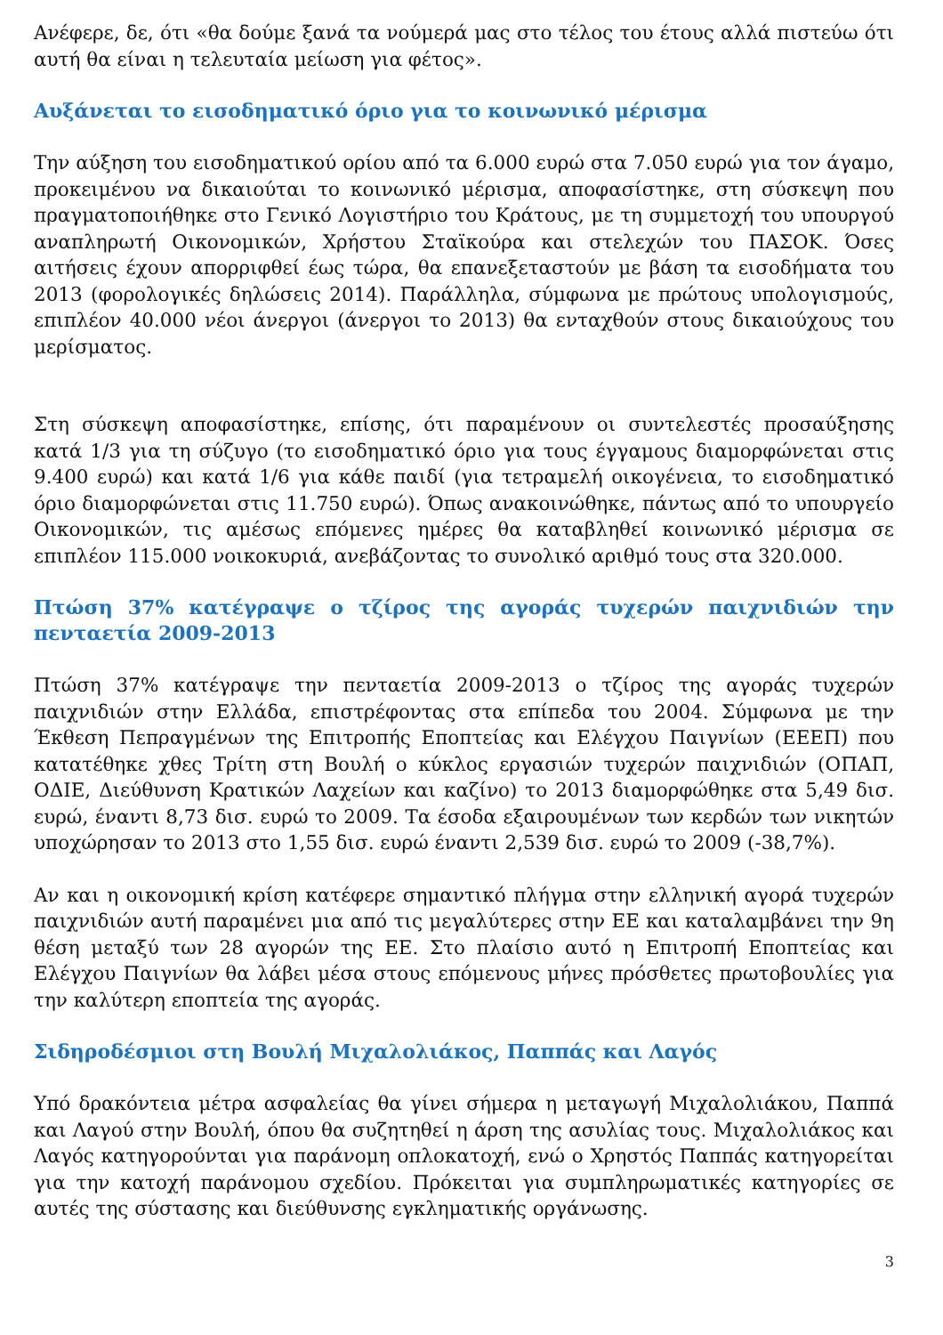Ανέφερε, δε, ότι «θα δούμε ξανά τα νούμερά μας στο τέλος του έτους αλλά πιστεύω ότι αυτή θα είναι η τελευταία μείωση για φέτος».
Αυξάνεται το εισοδηματικό όριο για το κοινωνικό μέρισμα
Την αύξηση του εισοδηματικού ορίου από τα 6.000 ευρώ στα 7.050 ευρώ για τον άγαμο, προκειμένου να δικαιούται το κοινωνικό μέρισμα, αποφασίστηκε, στη σύσκεψη που πραγματοποιήθηκε στο Γενικό Λογιστήριο του Κράτους, με τη συμμετοχή του υπουργού αναπληρωτή Οικονομικών, Χρήστου Σταϊκούρα και στελεχών του ΠΑΣΟΚ. Όσες αιτήσεις έχουν απορριφθεί έως τώρα, θα επανεξεταστούν με βάση τα εισοδήματα του 2013 (φορολογικές δηλώσεις 2014). Παράλληλα, σύμφωνα με πρώτους υπολογισμούς, επιπλέον 40.000 νέοι άνεργοι (άνεργοι το 2013) θα ενταχθούν στους δικαιούχους του μερίσματος.
Στη σύσκεψη αποφασίστηκε, επίσης, ότι παραμένουν οι συντελεστές προσαύξησης κατά 1/3 για τη σύζυγο (το εισοδηματικό όριο για τους έγγαμους διαμορφώνεται στις 9.400 ευρώ) και κατά 1/6 για κάθε παιδί (για τετραμελή οικογένεια, το εισοδηματικό όριο διαμορφώνεται στις 11.750 ευρώ). Όπως ανακοινώθηκε, πάντως από το υπουργείο Οικονομικών, τις αμέσως επόμενες ημέρες θα καταβληθεί κοινωνικό μέρισμα σε επιπλέον 115.000 νοικοκυριά, ανεβάζοντας το συνολικό αριθμό τους στα 320.000.
Πτώση 37% κατέγραψε ο τζίρος της αγοράς τυχερών παιχνιδιών την πενταετία 2009-2013
Πτώση 37% κατέγραψε την πενταετία 2009-2013 ο τζίρος της αγοράς τυχερών παιχνιδιών στην Ελλάδα, επιστρέφοντας στα επίπεδα του 2004. Σύμφωνα με την Έκθεση Πεπραγμένων της Επιτροπής Εποπτείας και Ελέγχου Παιγνίων (ΕΕΕΠ) που κατατέθηκε χθες Τρίτη στη Βουλή ο κύκλος εργασιών τυχερών παιχνιδιών (ΟΠΑΠ, ΟΔΙΕ, Διεύθυνση Κρατικών Λαχείων και καζίνο) το 2013 διαμορφώθηκε στα 5,49 δισ. ευρώ, έναντι 8,73 δισ. ευρώ το 2009. Τα έσοδα εξαιρουμένων των κερδών των νικητών υποχώρησαν το 2013 στο 1,55 δισ. ευρώ έναντι 2,539 δισ. ευρώ το 2009 (-38,7%).
Αν και η οικονομική κρίση κατέφερε σημαντικό πλήγμα στην ελληνική αγορά τυχερών παιχνιδιών αυτή παραμένει μια από τις μεγαλύτερες στην ΕΕ και καταλαμβάνει την 9η θέση μεταξύ των 28 αγορών της ΕΕ. Στο πλαίσιο αυτό η Επιτροπή Εποπτείας και Ελέγχου Παιγνίων θα λάβει μέσα στους επόμενους μήνες πρόσθετες πρωτοβουλίες για την καλύτερη εποπτεία της αγοράς.
Σιδηροδέσμιοι στη Βουλή Μιχαλολιάκος, Παππάς και Λαγός
Υπό δρακόντεια μέτρα ασφαλείας θα γίνει σήμερα η μεταγωγή Μιχαλολιάκου, Παππά και Λαγού στην Βουλή, όπου θα συζητηθεί η άρση της ασυλίας τους. Μιχαλολιάκος και Λαγός κατηγορούνται για παράνομη οπλοκατοχή, ενώ ο Χρηστός Παππάς κατηγορείται για την κατοχή παράνομου σχεδίου. Πρόκειται για συμπληρωματικές κατηγορίες σε αυτές της σύστασης και διεύθυνσης εγκληματικής οργάνωσης.
3